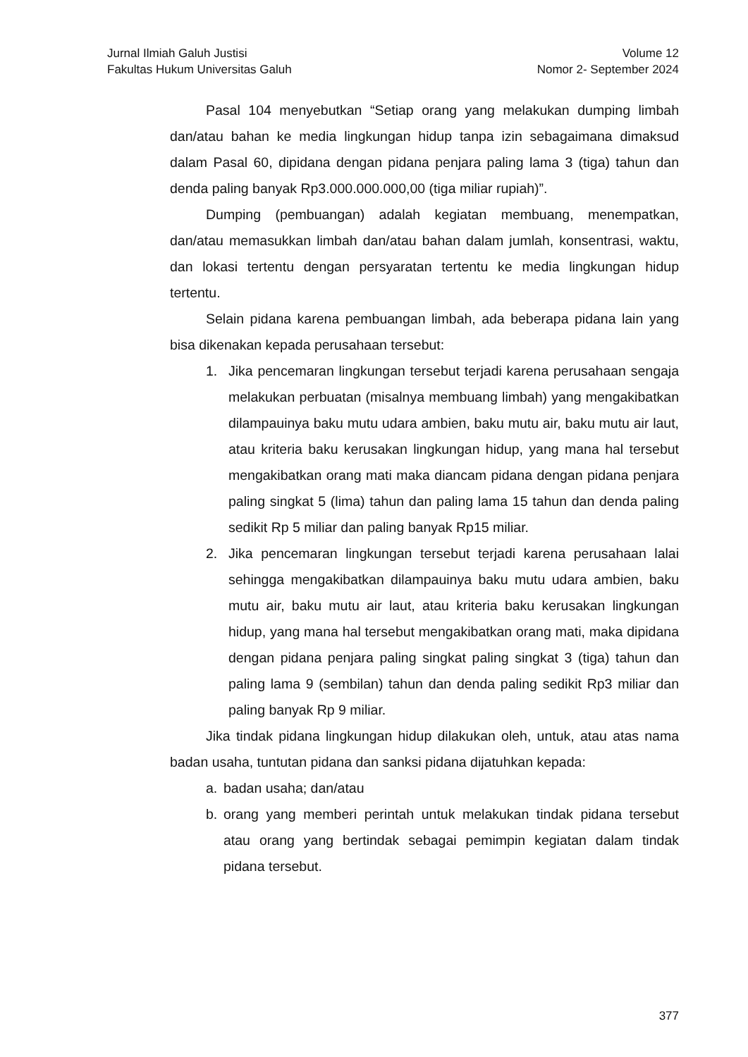Jurnal Ilmiah Galuh Justisi
Fakultas Hukum Universitas Galuh
Volume 12
Nomor 2- September 2024
Pasal 104 menyebutkan “Setiap orang yang melakukan dumping limbah dan/atau bahan ke media lingkungan hidup tanpa izin sebagaimana dimaksud dalam Pasal 60, dipidana dengan pidana penjara paling lama 3 (tiga) tahun dan denda paling banyak Rp3.000.000.000,00 (tiga miliar rupiah)”.
Dumping (pembuangan) adalah kegiatan membuang, menempatkan, dan/atau memasukkan limbah dan/atau bahan dalam jumlah, konsentrasi, waktu, dan lokasi tertentu dengan persyaratan tertentu ke media lingkungan hidup tertentu.
Selain pidana karena pembuangan limbah, ada beberapa pidana lain yang bisa dikenakan kepada perusahaan tersebut:
1. Jika pencemaran lingkungan tersebut terjadi karena perusahaan sengaja melakukan perbuatan (misalnya membuang limbah) yang mengakibatkan dilampauinya baku mutu udara ambien, baku mutu air, baku mutu air laut, atau kriteria baku kerusakan lingkungan hidup, yang mana hal tersebut mengakibatkan orang mati maka diancam pidana dengan pidana penjara paling singkat 5 (lima) tahun dan paling lama 15 tahun dan denda paling sedikit Rp 5 miliar dan paling banyak Rp15 miliar.
2. Jika pencemaran lingkungan tersebut terjadi karena perusahaan lalai sehingga mengakibatkan dilampauinya baku mutu udara ambien, baku mutu air, baku mutu air laut, atau kriteria baku kerusakan lingkungan hidup, yang mana hal tersebut mengakibatkan orang mati, maka dipidana dengan pidana penjara paling singkat paling singkat 3 (tiga) tahun dan paling lama 9 (sembilan) tahun dan denda paling sedikit Rp3 miliar dan paling banyak Rp 9 miliar.
Jika tindak pidana lingkungan hidup dilakukan oleh, untuk, atau atas nama badan usaha, tuntutan pidana dan sanksi pidana dijatuhkan kepada:
a. badan usaha; dan/atau
b. orang yang memberi perintah untuk melakukan tindak pidana tersebut atau orang yang bertindak sebagai pemimpin kegiatan dalam tindak pidana tersebut.
377